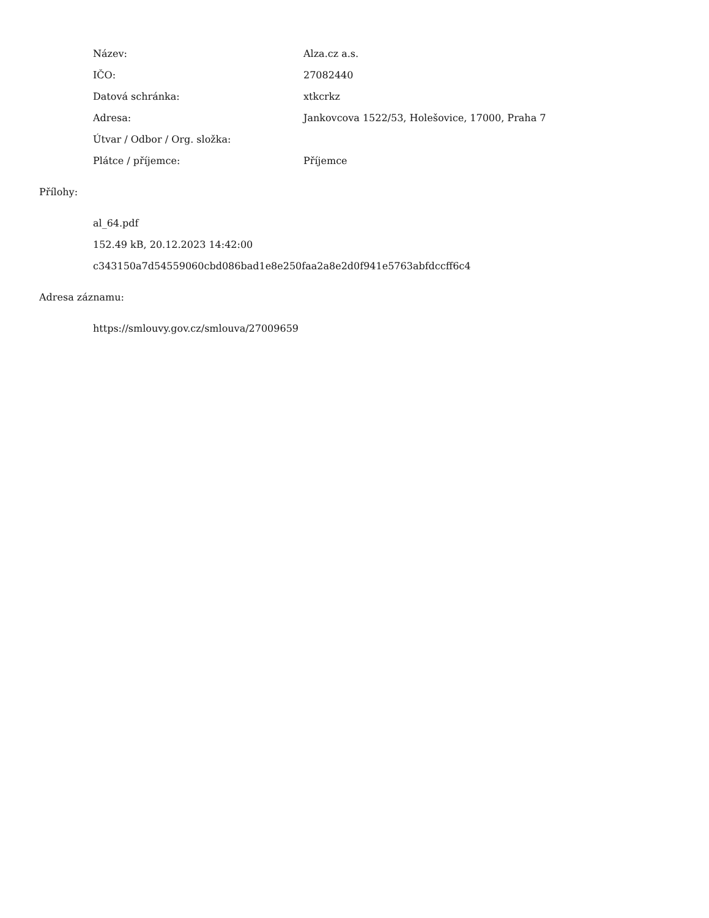| Název: | Alza.cz a.s. |
| IČO: | 27082440 |
| Datová schránka: | xtkcrkz |
| Adresa: | Jankovcova 1522/53, Holešovice, 17000, Praha 7 |
| Útvar / Odbor / Org. složka: | |
| Plátce / příjemce: | Příjemce |
Přílohy:
al_64.pdf
152.49 kB, 20.12.2023 14:42:00
c343150a7d54559060cbd086bad1e8e250faa2a8e2d0f941e5763abfdccff6c4
Adresa záznamu:
https://smlouvy.gov.cz/smlouva/27009659